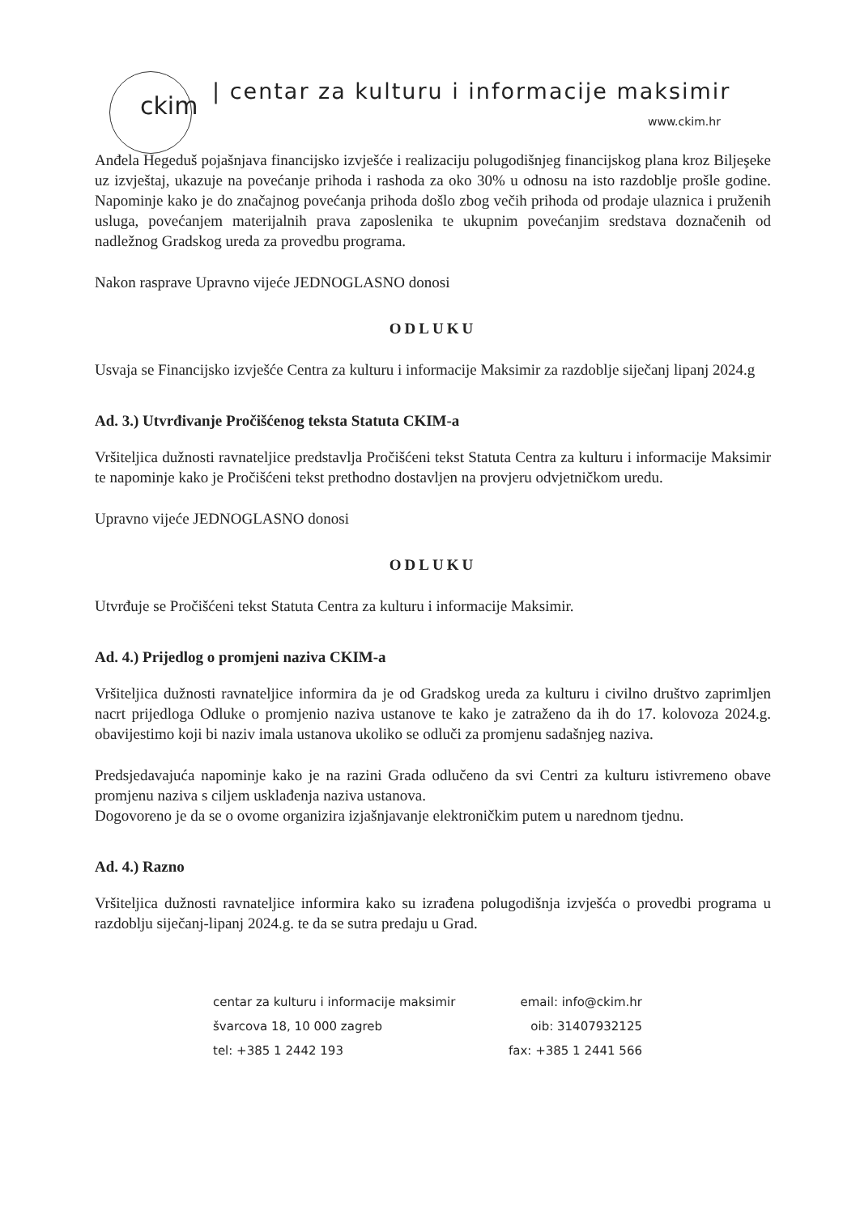ckim
| centar za kulturu i informacije maksimir
www.ckim.hr
Anđela Hegeduš pojašnjava financijsko izvješće i realizaciju polugodišnjeg financijskog plana kroz Biljeşeke uz izvještaj, ukazuje na povećanje prihoda i rashoda za oko 30% u odnosu na isto razdoblje prošle godine. Napominje kako je do značajnog povećanja prihoda došlo zbog večih prihoda od prodaje ulaznica i pruženih usluga, povećanjem materijalnih prava zaposlenika te ukupnim povećanjim sredstava doznačenih od nadležnog Gradskog ureda za provedbu programa.
Nakon rasprave Upravno vijeće JEDNOGLASNO donosi
ODLUKU
Usvaja se Financijsko izvješće Centra za kulturu i informacije Maksimir za razdoblje siječanj lipanj 2024.g
Ad. 3.) Utvrđivanje Pročišćenog teksta Statuta CKIM-a
Vršiteljica dužnosti ravnateljice predstavlja Pročišćeni tekst Statuta Centra za kulturu i informacije Maksimir te napominje kako je Pročišćeni tekst prethodno dostavljen na provjeru odvjetničkom uredu.
Upravno vijeće JEDNOGLASNO donosi
ODLUKU
Utvrđuje se Pročišćeni tekst Statuta Centra za kulturu i informacije Maksimir.
Ad. 4.) Prijedlog o promjeni naziva CKIM-a
Vršiteljica dužnosti ravnateljice informira da je od Gradskog ureda za kulturu i civilno društvo zaprimljen nacrt prijedloga Odluke o promjenio naziva ustanove te kako je zatraženo da ih do 17. kolovoza 2024.g. obavijestimo koji bi naziv imala ustanova ukoliko se odluči za promjenu sadašnjeg naziva.
Predsjedavajuća napominje kako je na razini Grada odlučeno da svi Centri za kulturu istivremeno obave promjenu naziva s ciljem usklađenja naziva ustanova.
Dogovoreno je da se o ovome organizira izjašnjavanje elektroničkim putem u narednom tjednu.
Ad. 4.) Razno
Vršiteljica dužnosti ravnateljice informira kako su izrađena polugodišnja izvješća o provedbi programa u razdoblju siječanj-lipanj 2024.g. te da se sutra predaju u Grad.
centar za kulturu i informacije maksimir
švarcova 18, 10 000 zagreb
tel: +385 1 2442 193
email: info@ckim.hr
oib: 31407932125
fax: +385 1 2441 566